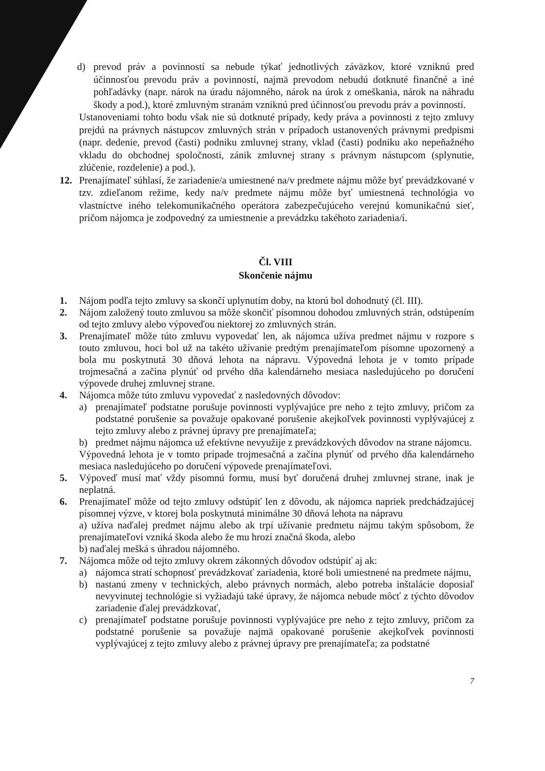d) prevod práv a povinností sa nebude týkať jednotlivých záväzkov, ktoré vzniknú pred účinnosťou prevodu práv a povinností, najmä prevodom nebudú dotknuté finančné a iné pohľadávky (napr. nárok na úradu nájomného, nárok na úrok z omeškania, nárok na náhradu škody a pod.), ktoré zmluvným stranám vzniknú pred účinnosťou prevodu práv a povinností.
Ustanoveniami tohto bodu však nie sú dotknuté prípady, kedy práva a povinnosti z tejto zmluvy prejdú na právnych nástupcov zmluvných strán v prípadoch ustanovených právnymi predpismi (napr. dedenie, prevod (časti) podniku zmluvnej strany, vklad (časti) podniku ako nepeňažného vkladu do obchodnej spoločnosti, zánik zmluvnej strany s právnym nástupcom (splynutie, zlúčenie, rozdelenie) a pod.).
12. Prenajímateľ súhlasí, že zariadenie/a umiestnené na/v predmete nájmu môže byť prevádzkované v tzv. zdieľanom režime, kedy na/v predmete nájmu môže byť umiestnená technológia vo vlastníctve iného telekomunikačného operátora zabezpečujúceho verejnú komunikačnú sieť, pričom nájomca je zodpovedný za umiestnenie a prevádzku takéhoto zariadenia/í.
Čl. VIII
Skončenie nájmu
1. Nájom podľa tejto zmluvy sa skončí uplynutím doby, na ktorú bol dohodnutý (čl. III).
2. Nájom založený touto zmluvou sa môže skončiť písomnou dohodou zmluvných strán, odstúpením od tejto zmluvy alebo výpoveďou niektorej zo zmluvných strán.
3. Prenajímateľ môže túto zmluvu vypovedať len, ak nájomca užíva predmet nájmu v rozpore s touto zmluvou, hoci bol už na takéto užívanie predtým prenajímateľom písomne upozornený a bola mu poskytnutá 30 dňová lehota na nápravu. Výpovedná lehota je v tomto prípade trojmesačná a začína plynúť od prvého dňa kalendárneho mesiaca nasledujúceho po doručení výpovede druhej zmluvnej strane.
4. Nájomca môže túto zmluvu vypovedať z nasledovných dôvodov:
a) prenajímateľ podstatne porušuje povinnosti vyplývajúce pre neho z tejto zmluvy, pričom za podstatné porušenie sa považuje opakované porušenie akejkoľvek povinnosti vyplývajúcej z tejto zmluvy alebo z právnej úpravy pre prenajímateľa;
b) predmet nájmu nájomca už efektívne nevyužije z prevádzkových dôvodov na strane nájomcu.
Výpovedná lehota je v tomto prípade trojmesačná a začína plynúť od prvého dňa kalendárneho mesiaca nasledujúceho po doručení výpovede prenajímateľovi.
5. Výpoveď musí mať vždy písomnú formu, musí byť doručená druhej zmluvnej strane, inak je neplatná.
6. Prenajímateľ môže od tejto zmluvy odstúpiť len z dôvodu, ak nájomca napriek predchádzajúcej písomnej výzve, v ktorej bola poskytnutá minimálne 30 dňová lehota na nápravu
a) užíva naďalej predmet nájmu alebo ak trpí užívanie predmetu nájmu takým spôsobom, že prenajímateľovi vzniká škoda alebo že mu hrozí značná škoda, alebo
b) naďalej mešká s úhradou nájomného.
7. Nájomca môže od tejto zmluvy okrem zákonných dôvodov odstúpiť aj ak:
a) nájomca stratí schopnosť prevádzkovať zariadenia, ktoré boli umiestnené na predmete nájmu,
b) nastanú zmeny v technických, alebo právnych normách, alebo potreba inštalácie doposiaľ nevyvinutej technológie si vyžiadajú také úpravy, že nájomca nebude môcť z týchto dôvodov zariadenie ďalej prevádzkovať,
c) prenajímateľ podstatne porušuje povinnosti vyplývajúce pre neho z tejto zmluvy, pričom za podstatné porušenie sa považuje najmä opakované porušenie akejkoľvek povinnosti vyplývajúcej z tejto zmluvy alebo z právnej úpravy pre prenajímateľa; za podstatné
7